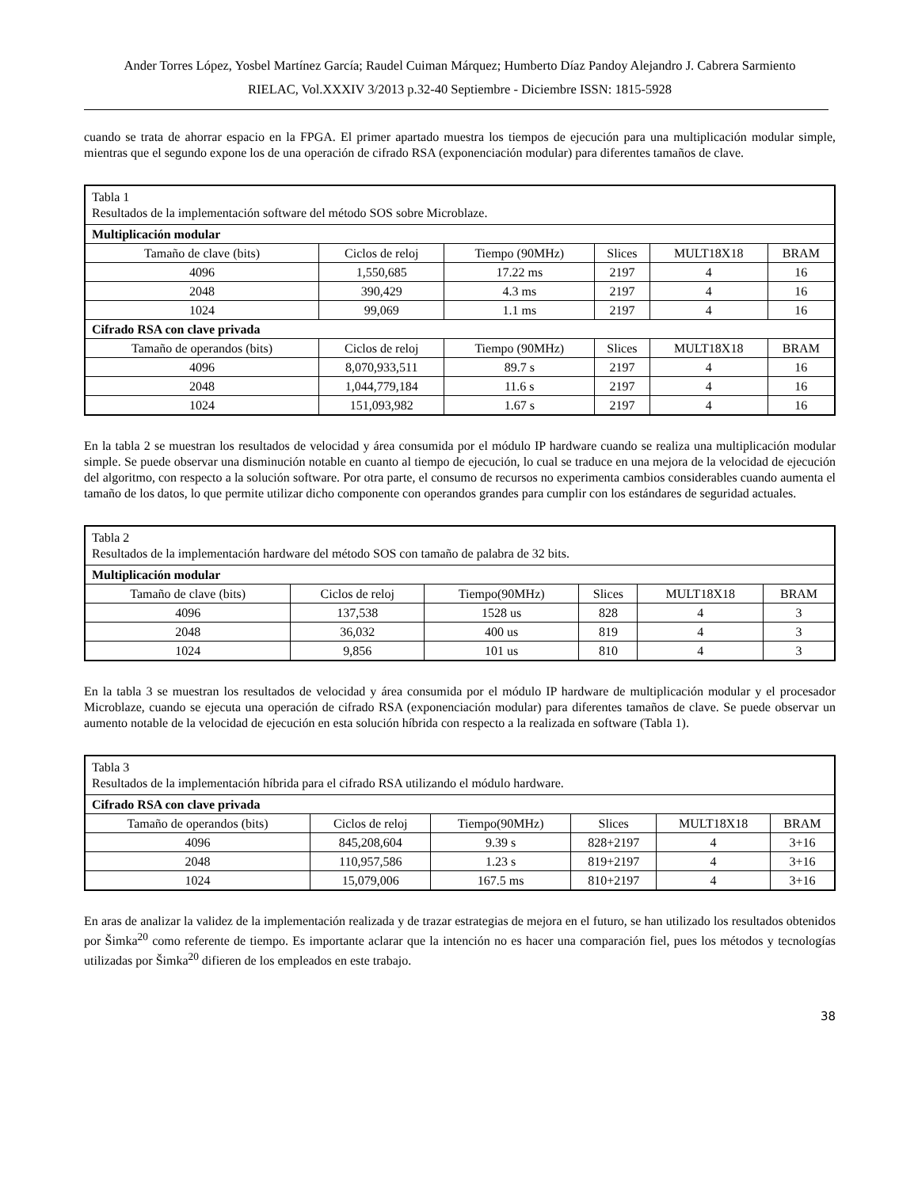Ander Torres López, Yosbel Martínez García; Raudel Cuiman Márquez; Humberto Díaz Pandoy Alejandro J. Cabrera Sarmiento
RIELAC, Vol.XXXIV 3/2013 p.32-40 Septiembre - Diciembre ISSN: 1815-5928
cuando se trata de ahorrar espacio en la FPGA. El primer apartado muestra los tiempos de ejecución para una multiplicación modular simple, mientras que el segundo expone los de una operación de cifrado RSA (exponenciación modular) para diferentes tamaños de clave.
| Tabla 1 Resultados de la implementación software del método SOS sobre Microblaze. | | | | | |
| Multiplicación modular | | | | | |
| Tamaño de clave (bits) | Ciclos de reloj | Tiempo (90MHz) | Slices | MULT18X18 | BRAM |
| 4096 | 1,550,685 | 17.22 ms | 2197 | 4 | 16 |
| 2048 | 390,429 | 4.3 ms | 2197 | 4 | 16 |
| 1024 | 99,069 | 1.1 ms | 2197 | 4 | 16 |
| Cifrado RSA con clave privada | | | | | |
| Tamaño de operandos (bits) | Ciclos de reloj | Tiempo (90MHz) | Slices | MULT18X18 | BRAM |
| 4096 | 8,070,933,511 | 89.7 s | 2197 | 4 | 16 |
| 2048 | 1,044,779,184 | 11.6 s | 2197 | 4 | 16 |
| 1024 | 151,093,982 | 1.67 s | 2197 | 4 | 16 |
En la tabla 2 se muestran los resultados de velocidad y área consumida por el módulo IP hardware cuando se realiza una multiplicación modular simple. Se puede observar una disminución notable en cuanto al tiempo de ejecución, lo cual se traduce en una mejora de la velocidad de ejecución del algoritmo, con respecto a la solución software. Por otra parte, el consumo de recursos no experimenta cambios considerables cuando aumenta el tamaño de los datos, lo que permite utilizar dicho componente con operandos grandes para cumplir con los estándares de seguridad actuales.
| Tabla 2 Resultados de la implementación hardware del método SOS con tamaño de palabra de 32 bits. | | | | | |
| Multiplicación modular | | | | | |
| Tamaño de clave (bits) | Ciclos de reloj | Tiempo(90MHz) | Slices | MULT18X18 | BRAM |
| 4096 | 137,538 | 1528 us | 828 | 4 | 3 |
| 2048 | 36,032 | 400 us | 819 | 4 | 3 |
| 1024 | 9,856 | 101 us | 810 | 4 | 3 |
En la tabla 3 se muestran los resultados de velocidad y área consumida por el módulo IP hardware de multiplicación modular y el procesador Microblaze, cuando se ejecuta una operación de cifrado RSA (exponenciación modular) para diferentes tamaños de clave. Se puede observar un aumento notable de la velocidad de ejecución en esta solución híbrida con respecto a la realizada en software (Tabla 1).
| Tabla 3 Resultados de la implementación híbrida para el cifrado RSA utilizando el módulo hardware. | | | | | |
| Cifrado RSA con clave privada | | | | | |
| Tamaño de operandos (bits) | Ciclos de reloj | Tiempo(90MHz) | Slices | MULT18X18 | BRAM |
| 4096 | 845,208,604 | 9.39 s | 828+2197 | 4 | 3+16 |
| 2048 | 110,957,586 | 1.23 s | 819+2197 | 4 | 3+16 |
| 1024 | 15,079,006 | 167.5 ms | 810+2197 | 4 | 3+16 |
En aras de analizar la validez de la implementación realizada y de trazar estrategias de mejora en el futuro, se han utilizado los resultados obtenidos por Šimka<sup>20</sup> como referente de tiempo. Es importante aclarar que la intención no es hacer una comparación fiel, pues los métodos y tecnologías utilizadas por Šimka<sup>20</sup> difieren de los empleados en este trabajo.
38